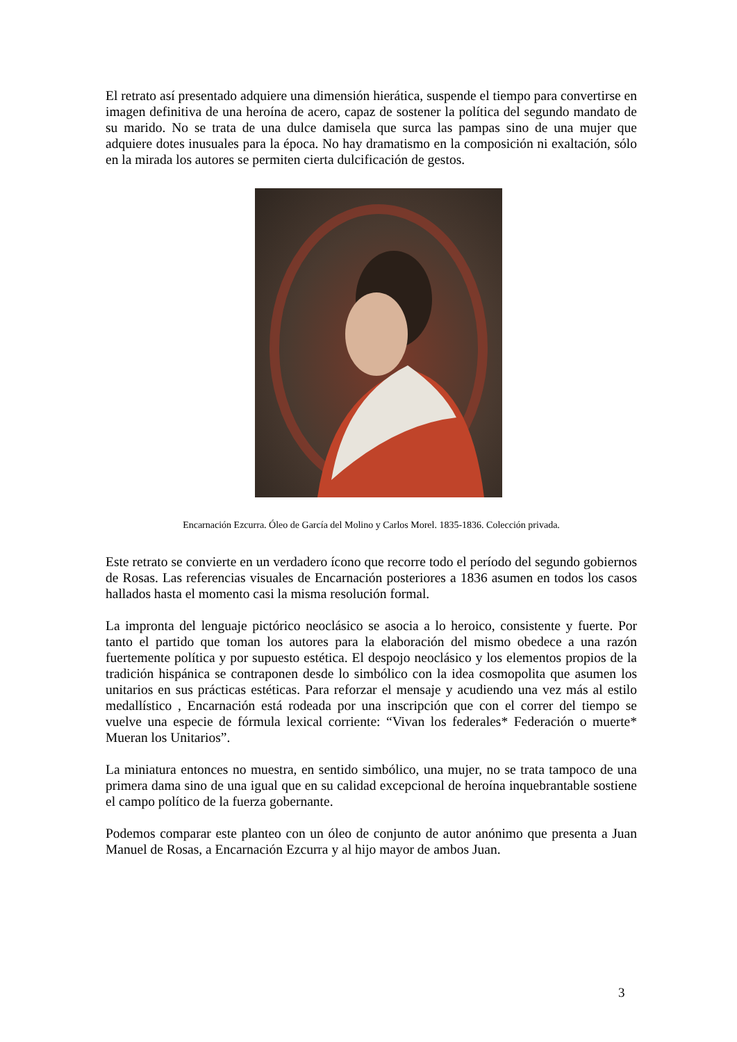El retrato así presentado adquiere una dimensión hierática, suspende el tiempo para convertirse en imagen definitiva de una heroína de acero, capaz de sostener la política del segundo mandato de su marido. No se trata de una dulce damisela que surca las pampas sino de una mujer que adquiere dotes inusuales para la época. No hay dramatismo en la composición ni exaltación, sólo en la mirada los autores se permiten cierta dulcificación de gestos.
Encarnación Ezcurra. Óleo de García del Molino y Carlos Morel. 1835-1836. Colección privada.
Este retrato se convierte en un verdadero ícono que recorre todo el período del segundo gobiernos de Rosas. Las referencias visuales de Encarnación posteriores a 1836 asumen en todos los casos hallados hasta el momento casi la misma resolución formal.
La impronta del lenguaje pictórico neoclásico se asocia a lo heroico, consistente y fuerte. Por tanto el partido que toman los autores para la elaboración del mismo obedece a una razón fuertemente política y por supuesto estética. El despojo neoclásico y los elementos propios de la tradición hispánica se contraponen desde lo simbólico con la idea cosmopolita que asumen los unitarios en sus prácticas estéticas. Para reforzar el mensaje y acudiendo una vez más al estilo medallístico , Encarnación está rodeada por una inscripción que con el correr del tiempo se vuelve una especie de fórmula lexical corriente: “Vivan los federales* Federación o muerte* Mueran los Unitarios”.
La miniatura entonces no muestra, en sentido simbólico, una mujer, no se trata tampoco de una primera dama sino de una igual que en su calidad excepcional de heroína inquebrantable sostiene el campo político de la fuerza gobernante.
Podemos comparar este planteo con un óleo de conjunto de autor anónimo que presenta a Juan Manuel de Rosas, a Encarnación Ezcurra y al hijo mayor de ambos Juan.
3